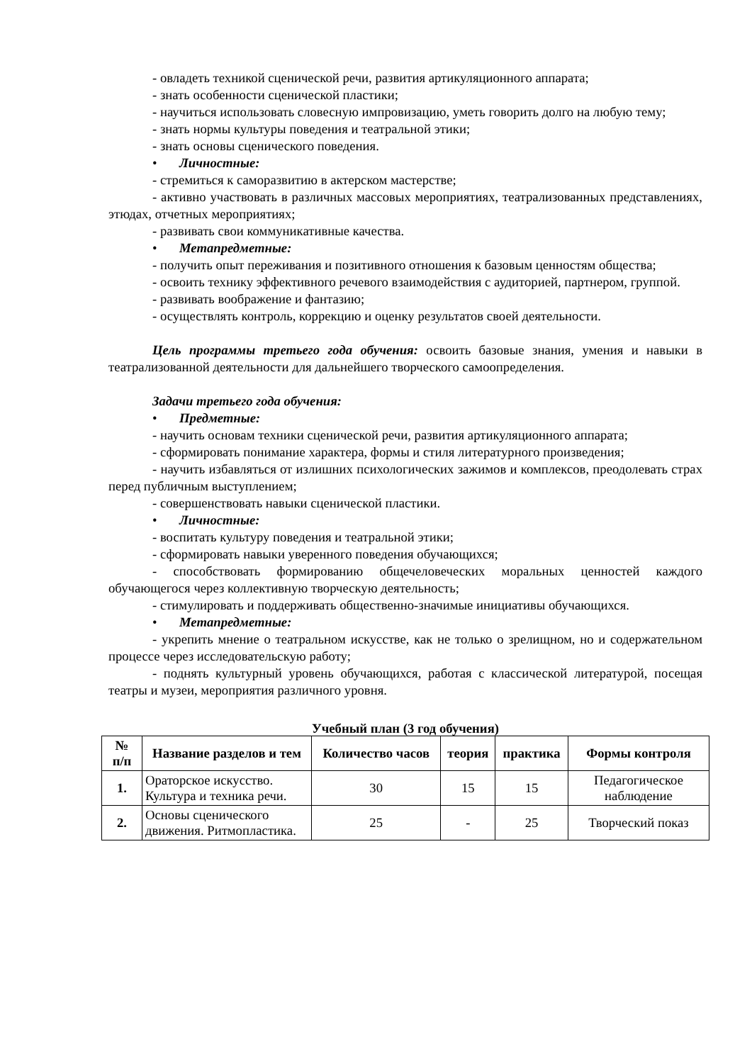- овладеть техникой сценической речи, развития артикуляционного аппарата;
- знать особенности сценической пластики;
- научиться использовать словесную импровизацию, уметь говорить долго на любую тему;
- знать нормы культуры поведения и театральной этики;
- знать основы сценического поведения.
• Личностные:
- стремиться к саморазвитию в актерском мастерстве;
- активно участвовать в различных массовых мероприятиях, театрализованных представлениях, этюдах, отчетных мероприятиях;
- развивать свои коммуникативные качества.
• Метапредметные:
- получить опыт переживания и позитивного отношения к базовым ценностям общества;
- освоить технику эффективного речевого взаимодействия с аудиторией, партнером, группой.
- развивать воображение и фантазию;
- осуществлять контроль, коррекцию и оценку результатов своей деятельности.
Цель программы третьего года обучения: освоить базовые знания, умения и навыки в театрализованной деятельности для дальнейшего творческого самоопределения.
Задачи третьего года обучения:
• Предметные:
- научить основам техники сценической речи, развития артикуляционного аппарата;
- сформировать понимание характера, формы и стиля литературного произведения;
- научить избавляться от излишних психологических зажимов и комплексов, преодолевать страх перед публичным выступлением;
- совершенствовать навыки сценической пластики.
• Личностные:
- воспитать культуру поведения и театральной этики;
- сформировать навыки уверенного поведения обучающихся;
- способствовать формированию общечеловеческих моральных ценностей каждого обучающегося через коллективную творческую деятельность;
- стимулировать и поддерживать общественно-значимые инициативы обучающихся.
• Метапредметные:
- укрепить мнение о театральном искусстве, как не только о зрелищном, но и содержательном процессе через исследовательскую работу;
- поднять культурный уровень обучающихся, работая с классической литературой, посещая театры и музеи, мероприятия различного уровня.
Учебный план (3 год обучения)
| № п/п | Название разделов и тем | Количество часов | теория | практика | Формы контроля |
| --- | --- | --- | --- | --- | --- |
| 1. | Ораторское искусство. Культура и техника речи. | 30 | 15 | 15 | Педагогическое наблюдение |
| 2. | Основы сценического движения. Ритмопластика. | 25 | - | 25 | Творческий показ |